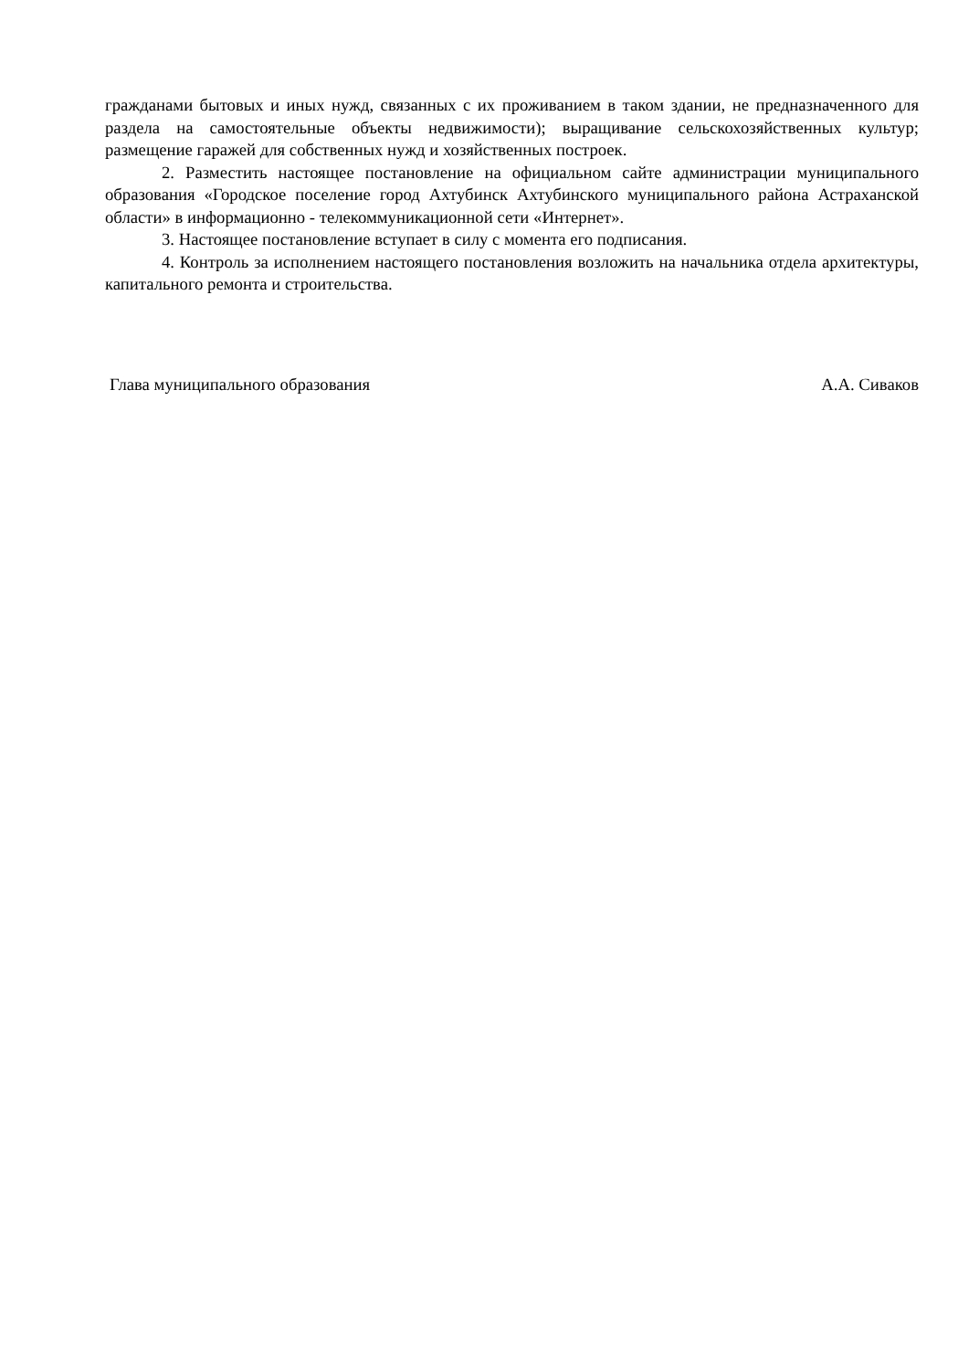гражданами бытовых и иных нужд, связанных с их проживанием в таком здании, не предназначенного для раздела на самостоятельные объекты недвижимости); выращивание сельскохозяйственных культур; размещение гаражей для собственных нужд и хозяйственных построек.
2. Разместить настоящее постановление на официальном сайте администрации муниципального образования «Городское поселение город Ахтубинск Ахтубинского муниципального района Астраханской области» в информационно - телекоммуникационной сети «Интернет».
3. Настоящее постановление вступает в силу с момента его подписания.
4. Контроль за исполнением настоящего постановления возложить на начальника отдела архитектуры, капитального ремонта и строительства.
Глава муниципального образования А.А. Сиваков